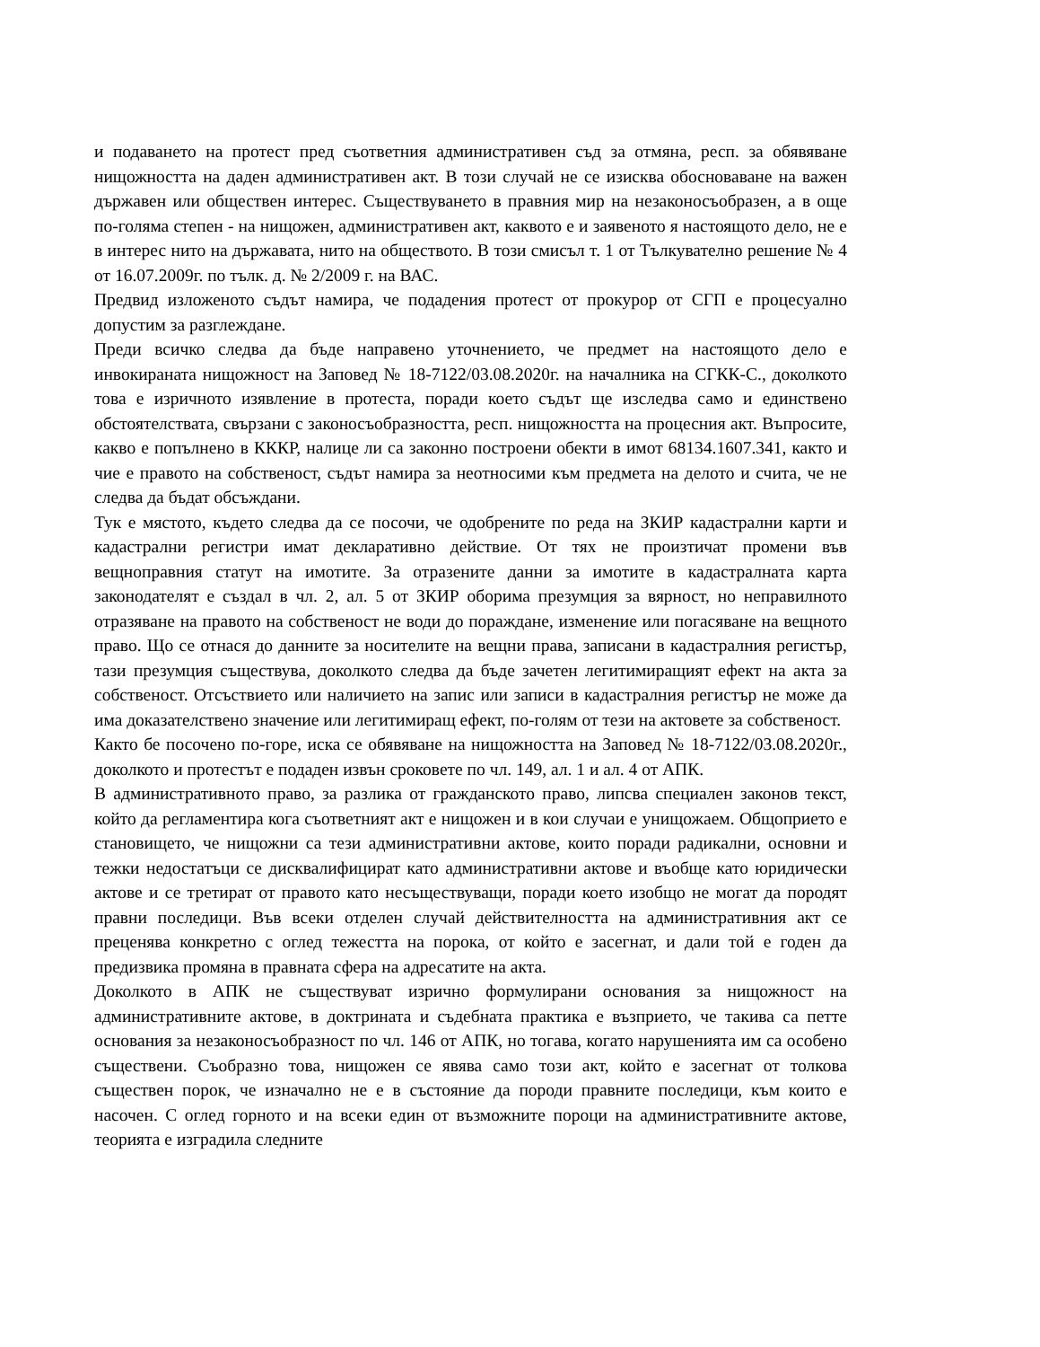и подаването на протест пред съответния административен съд за отмяна, респ. за обявяване нищожността на даден административен акт. В този случай не се изисква обосноваване на важен държавен или обществен интерес. Съществуването в правния мир на незаконосъобразен, а в още по-голяма степен - на нищожен, административен акт, каквото е и заявеното я настоящото дело, не е в интерес нито на държавата, нито на обществото. В този смисъл т. 1 от Тълкувателно решение № 4 от 16.07.2009г. по тълк. д. № 2/2009 г. на ВАС.
Предвид изложеното съдът намира, че подадения протест от прокурор от СГП е процесуално допустим за разглеждане.
Преди всичко следва да бъде направено уточнението, че предмет на настоящото дело е инвокираната нищожност на Заповед № 18-7122/03.08.2020г. на началника на СГКК-С., доколкото това е изричното изявление в протеста, поради което съдът ще изследва само и единствено обстоятелствата, свързани с законосъобразността, респ. нищожността на процесния акт. Въпросите, какво е попълнено в КККР, налице ли са законно построени обекти в имот 68134.1607.341, както и чие е правото на собственост, съдът намира за неотносими към предмета на делото и счита, че не следва да бъдат обсъждани.
Тук е мястото, където следва да се посочи, че одобрените по реда на ЗКИР кадастрални карти и кадастрални регистри имат декларативно действие. От тях не произтичат промени във вещноправния статут на имотите. За отразените данни за имотите в кадастралната карта законодателят е създал в чл. 2, ал. 5 от ЗКИР оборима презумция за вярност, но неправилното отразяване на правото на собственост не води до пораждане, изменение или погасяване на вещното право. Що се отнася до данните за носителите на вещни права, записани в кадастралния регистър, тази презумция съществува, доколкото следва да бъде зачетен легитимиращият ефект на акта за собственост. Отсъствието или наличието на запис или записи в кадастралния регистър не може да има доказателствено значение или легитимиращ ефект, по-голям от тези на актовете за собственост.
Както бе посочено по-горе, иска се обявяване на нищожността на Заповед № 18-7122/03.08.2020г., доколкото и протестът е подаден извън сроковете по чл. 149, ал. 1 и ал. 4 от АПК.
В административното право, за разлика от гражданското право, липсва специален законов текст, който да регламентира кога съответният акт е нищожен и в кои случаи е унищожаем. Общоприето е становището, че нищожни са тези административни актове, които поради радикални, основни и тежки недостатъци се дисквалифицират като административни актове и въобще като юридически актове и се третират от правото като несъществуващи, поради което изобщо не могат да породят правни последици. Във всеки отделен случай действителността на административния акт се преценява конкретно с оглед тежестта на порока, от който е засегнат, и дали той е годен да предизвика промяна в правната сфера на адресатите на акта.
Доколкото в АПК не съществуват изрично формулирани основания за нищожност на административните актове, в доктрината и съдебната практика е възприето, че такива са петте основания за незаконосъобразност по чл. 146 от АПК, но тогава, когато нарушенията им са особено съществени. Съобразно това, нищожен се явява само този акт, който е засегнат от толкова съществен порок, че изначално не е в състояние да породи правните последици, към които е насочен. С оглед горното и на всеки един от възможните пороци на административните актове, теорията е изградила следните